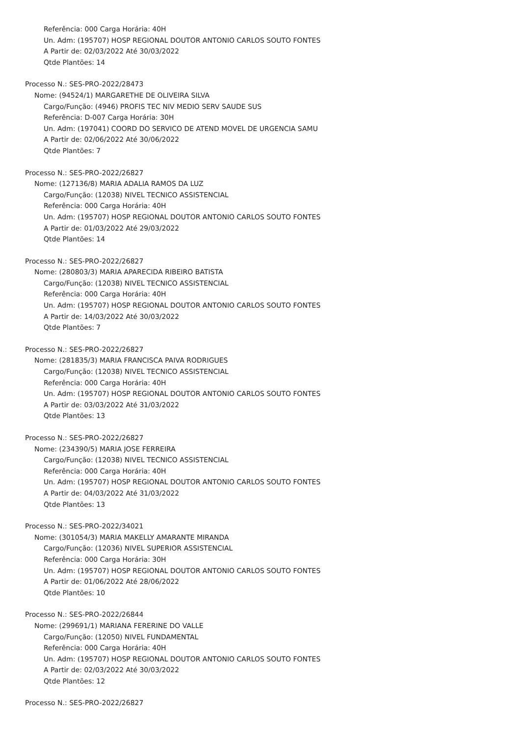Referência: 000 Carga Horária: 40H
Un. Adm: (195707) HOSP REGIONAL DOUTOR ANTONIO CARLOS SOUTO FONTES
A Partir de: 02/03/2022 Até 30/03/2022
Qtde Plantões: 14
Processo N.: SES-PRO-2022/28473
Nome: (94524/1) MARGARETHE DE OLIVEIRA SILVA
Cargo/Função: (4946) PROFIS TEC NIV MEDIO SERV SAUDE SUS
Referência: D-007 Carga Horária: 30H
Un. Adm: (197041) COORD DO SERVICO DE ATEND MOVEL DE URGENCIA SAMU
A Partir de: 02/06/2022 Até 30/06/2022
Qtde Plantões: 7
Processo N.: SES-PRO-2022/26827
Nome: (127136/8) MARIA ADALIA RAMOS DA LUZ
Cargo/Função: (12038) NIVEL TECNICO ASSISTENCIAL
Referência: 000 Carga Horária: 40H
Un. Adm: (195707) HOSP REGIONAL DOUTOR ANTONIO CARLOS SOUTO FONTES
A Partir de: 01/03/2022 Até 29/03/2022
Qtde Plantões: 14
Processo N.: SES-PRO-2022/26827
Nome: (280803/3) MARIA APARECIDA RIBEIRO BATISTA
Cargo/Função: (12038) NIVEL TECNICO ASSISTENCIAL
Referência: 000 Carga Horária: 40H
Un. Adm: (195707) HOSP REGIONAL DOUTOR ANTONIO CARLOS SOUTO FONTES
A Partir de: 14/03/2022 Até 30/03/2022
Qtde Plantões: 7
Processo N.: SES-PRO-2022/26827
Nome: (281835/3) MARIA FRANCISCA PAIVA RODRIGUES
Cargo/Função: (12038) NIVEL TECNICO ASSISTENCIAL
Referência: 000 Carga Horária: 40H
Un. Adm: (195707) HOSP REGIONAL DOUTOR ANTONIO CARLOS SOUTO FONTES
A Partir de: 03/03/2022 Até 31/03/2022
Qtde Plantões: 13
Processo N.: SES-PRO-2022/26827
Nome: (234390/5) MARIA JOSE FERREIRA
Cargo/Função: (12038) NIVEL TECNICO ASSISTENCIAL
Referência: 000 Carga Horária: 40H
Un. Adm: (195707) HOSP REGIONAL DOUTOR ANTONIO CARLOS SOUTO FONTES
A Partir de: 04/03/2022 Até 31/03/2022
Qtde Plantões: 13
Processo N.: SES-PRO-2022/34021
Nome: (301054/3) MARIA MAKELLY AMARANTE MIRANDA
Cargo/Função: (12036) NIVEL SUPERIOR ASSISTENCIAL
Referência: 000 Carga Horária: 30H
Un. Adm: (195707) HOSP REGIONAL DOUTOR ANTONIO CARLOS SOUTO FONTES
A Partir de: 01/06/2022 Até 28/06/2022
Qtde Plantões: 10
Processo N.: SES-PRO-2022/26844
Nome: (299691/1) MARIANA FERERINE DO VALLE
Cargo/Função: (12050) NIVEL FUNDAMENTAL
Referência: 000 Carga Horária: 40H
Un. Adm: (195707) HOSP REGIONAL DOUTOR ANTONIO CARLOS SOUTO FONTES
A Partir de: 02/03/2022 Até 30/03/2022
Qtde Plantões: 12
Processo N.: SES-PRO-2022/26827